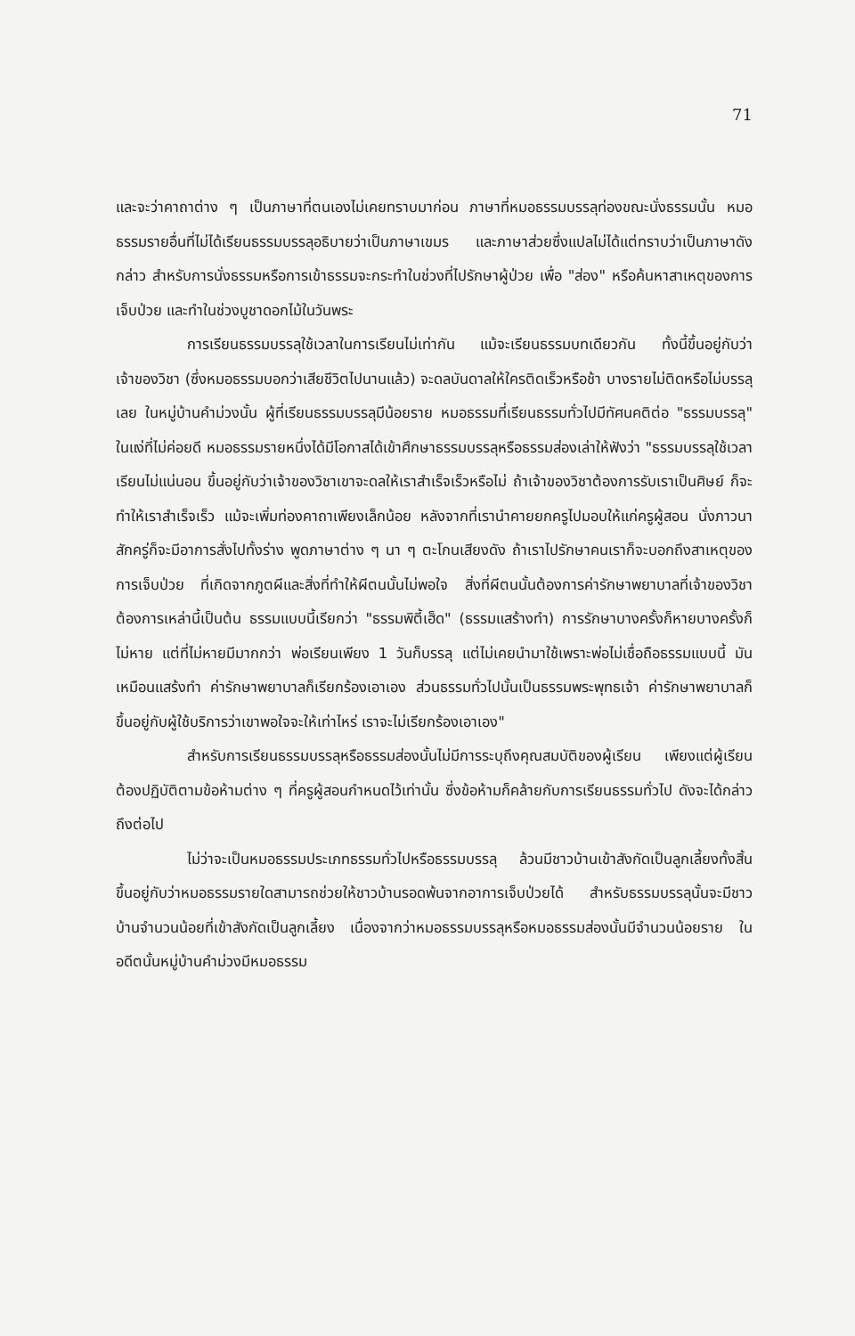71
และจะว่าคาถาต่าง ๆ เป็นภาษาที่ตนเองไม่เคยทราบมาก่อน ภาษาที่หมอธรรมบรรลุท่องขณะนั่งธรรมนั้น หมอธรรมรายอื่นที่ไม่ได้เรียนธรรมบรรลุอธิบายว่าเป็นภาษาเขมร และภาษาส่วยซึ่งแปลไม่ได้แต่ทราบว่าเป็นภาษาดังกล่าว สำหรับการนั่งธรรมหรือการเข้าธรรมจะกระทำในช่วงที่ไปรักษาผู้ป่วย เพื่อ "ส่อง" หรือค้นหาสาเหตุของการเจ็บป่วย และทำในช่วงบูชาดอกไม้ในวันพระ
การเรียนธรรมบรรลุใช้เวลาในการเรียนไม่เท่ากัน แม้จะเรียนธรรมบทเดียวกัน ทั้งนี้ขึ้นอยู่กับว่าเจ้าของวิชา (ซึ่งหมอธรรมบอกว่าเสียชีวิตไปนานแล้ว) จะดลบันดาลให้ใครติดเร็วหรือช้า บางรายไม่ติดหรือไม่บรรลุเลย ในหมู่บ้านคำม่วงนั้น ผู้ที่เรียนธรรมบรรลุมีน้อยราย หมอธรรมที่เรียนธรรมทั่วไปมีทัศนคติต่อ "ธรรมบรรลุ" ในแง่ที่ไม่ค่อยดี หมอธรรมรายหนึ่งได้มีโอกาสได้เข้าศึกษาธรรมบรรลุหรือธรรมส่องเล่าให้ฟังว่า "ธรรมบรรลุใช้เวลาเรียนไม่แน่นอน ขึ้นอยู่กับว่าเจ้าของวิชาเขาจะดลให้เราสำเร็จเร็วหรือไม่ ถ้าเจ้าของวิชาต้องการรับเราเป็นศิษย์ ก็จะทำให้เราสำเร็จเร็ว แม้จะเพิ่มท่องคาถาเพียงเล็กน้อย หลังจากที่เรานำคายยกครูไปมอบให้แก่ครูผู้สอน นั่งภาวนาสักครู่ก็จะมีอาการสั่งไปทั้งร่าง พูดภาษาต่าง ๆ นา ๆ ตะโกนเสียงดัง ถ้าเราไปรักษาคนเราก็จะบอกถึงสาเหตุของการเจ็บป่วย ที่เกิดจากภูตผีและสิ่งที่ทำให้ผีตนนั้นไม่พอใจ สิ่งที่ผีตนนั้นต้องการค่ารักษาพยาบาลที่เจ้าของวิชาต้องการเหล่านี้เป็นต้น ธรรมแบบนี้เรียกว่า "ธรรมพิตี้เฮ็ด" (ธรรมแสร้างทำ) การรักษาบางครั้งก็หายบางครั้งก็ไม่หาย แต่ที่ไม่หายมีมากกว่า พ่อเรียนเพียง 1 วันก็บรรลุ แต่ไม่เคยนำมาใช้เพราะพ่อไม่เชื่อถือธรรมแบบนี้ มันเหมือนแสร้งทำ ค่ารักษาพยาบาลก็เรียกร้องเอาเอง ส่วนธรรมทั่วไปนั้นเป็นธรรมพระพุทธเจ้า ค่ารักษาพยาบาลก็ขึ้นอยู่กับผู้ใช้บริการว่าเขาพอใจจะให้เท่าไหร่ เราจะไม่เรียกร้องเอาเอง"
สำหรับการเรียนธรรมบรรลุหรือธรรมส่องนั้นไม่มีการระบุถึงคุณสมบัติของผู้เรียน เพียงแต่ผู้เรียนต้องปฏิบัติตามข้อห้ามต่าง ๆ ที่ครูผู้สอนกำหนดไว้เท่านั้น ซึ่งข้อห้ามก็คล้ายกับการเรียนธรรมทั่วไป ดังจะได้กล่าวถึงต่อไป
ไม่ว่าจะเป็นหมอธรรมประเภทธรรมทั่วไปหรือธรรมบรรลุ ล้วนมีชาวบ้านเข้าสังกัดเป็นลูกเลี้ยงทั้งสิ้น ขึ้นอยู่กับว่าหมอธรรมรายใดสามารถช่วยให้ชาวบ้านรอดพ้นจากอาการเจ็บป่วยได้ สำหรับธรรมบรรลุนั้นจะมีชาวบ้านจำนวนน้อยที่เข้าสังกัดเป็นลูกเลี้ยง เนื่องจากว่าหมอธรรมบรรลุหรือหมอธรรมส่องนั้นมีจำนวนน้อยราย ในอดีตนั้นหมู่บ้านคำม่วงมีหมอธรรม